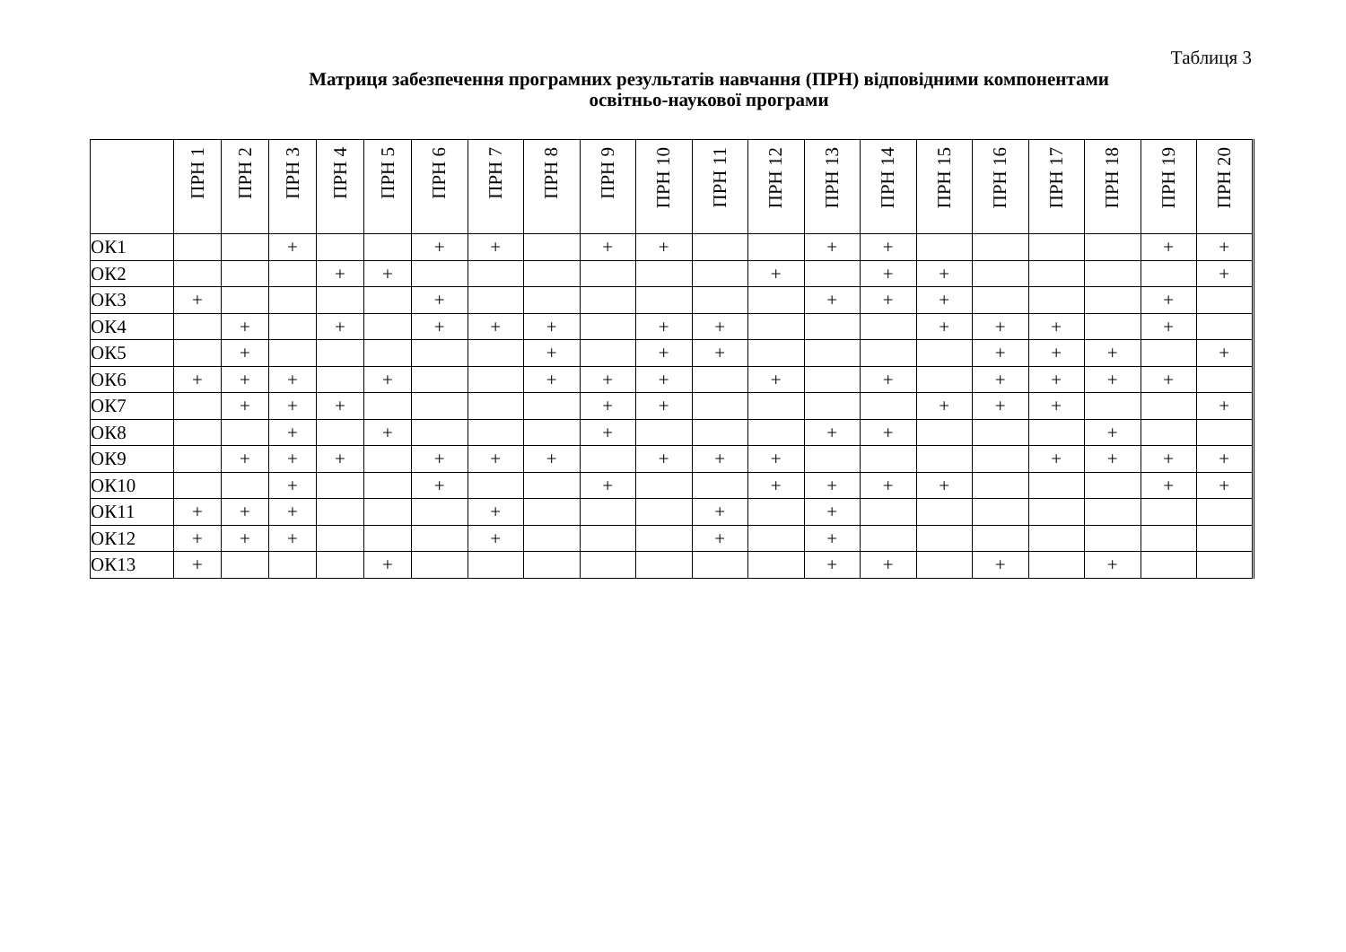Таблиця 3
Матриця забезпечення програмних результатів навчання (ПРН) відповідними компонентами
освітньо-наукової програми
| | ПРН 1 | ПРН 2 | ПРН 3 | ПРН 4 | ПРН 5 | ПРН 6 | ПРН 7 | ПРН 8 | ПРН 9 | ПРН 10 | ПРН 11 | ПРН 12 | ПРН 13 | ПРН 14 | ПРН 15 | ПРН 16 | ПРН 17 | ПРН 18 | ПРН 19 | ПРН 20 |
| --- | --- | --- | --- | --- | --- | --- | --- | --- | --- | --- | --- | --- | --- | --- | --- | --- | --- | --- | --- | --- |
| ОК1 | | | + | | | + | + | | + | + | | | + | + | | | | | + | + |
| ОК2 | | | | + | + | | | | | | | + | | + | + | | | | | + |
| ОК3 | + | | | | | + | | | | | | | + | + | + | | | | + | |
| ОК4 | | + | | + | | + | + | + | | + | + | | | | + | + | + | | + | |
| ОК5 | | + | | | | | | + | | + | + | | | | | + | + | + | | + |
| ОК6 | + | + | + | | + | | | + | + | + | | + | | + | | + | + | + | + | |
| ОК7 | | + | + | + | | | | | + | + | | | | | + | + | + | | | + |
| ОК8 | | | + | | + | | | | + | | | | + | + | | | | + | | |
| ОК9 | | + | + | + | | + | + | + | | + | + | + | | | | | + | + | + | + |
| ОК10 | | | + | | | + | | | + | | | + | + | + | + | | | | + | + |
| ОК11 | + | + | + | | | | + | | | | + | | + | | | | | | | |
| ОК12 | + | + | + | | | | + | | | | + | | + | | | | | | | |
| ОК13 | + | | | | + | | | | | | | | + | + | | + | | + | | |